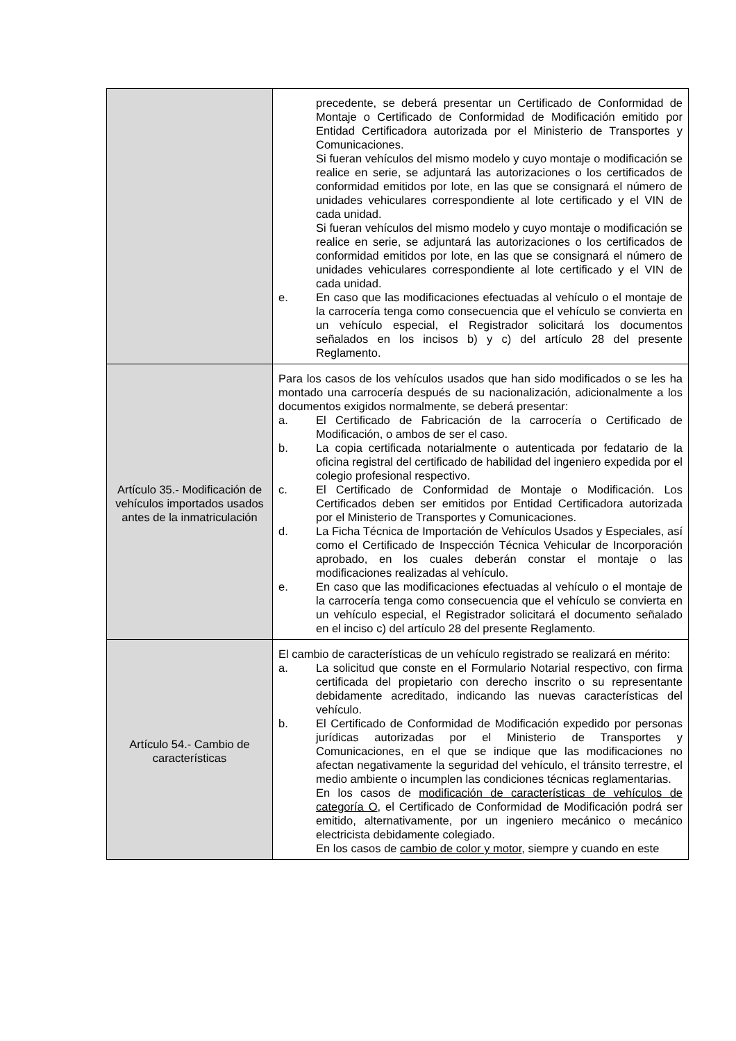| | precedente, se deberá presentar un Certificado de Conformidad de Montaje o Certificado de Conformidad de Modificación emitido por Entidad Certificadora autorizada por el Ministerio de Transportes y Comunicaciones. Si fueran vehículos del mismo modelo y cuyo montaje o modificación se realice en serie, se adjuntará las autorizaciones o los certificados de conformidad emitidos por lote, en las que se consignará el número de unidades vehiculares correspondiente al lote certificado y el VIN de cada unidad. Si fueran vehículos del mismo modelo y cuyo montaje o modificación se realice en serie, se adjuntará las autorizaciones o los certificados de conformidad emitidos por lote, en las que se consignará el número de unidades vehiculares correspondiente al lote certificado y el VIN de cada unidad. e. En caso que las modificaciones efectuadas al vehículo o el montaje de la carrocería tenga como consecuencia que el vehículo se convierta en un vehículo especial, el Registrador solicitará los documentos señalados en los incisos b) y c) del artículo 28 del presente Reglamento. |
| Artículo 35.- Modificación de vehículos importados usados antes de la inmatriculación | Para los casos de los vehículos usados que han sido modificados o se les ha montado una carrocería después de su nacionalización, adicionalmente a los documentos exigidos normalmente, se deberá presentar: a. El Certificado de Fabricación de la carrocería o Certificado de Modificación, o ambos de ser el caso. b. La copia certificada notarialmente o autenticada por fedatario de la oficina registral del certificado de habilidad del ingeniero expedida por el colegio profesional respectivo. c. El Certificado de Conformidad de Montaje o Modificación. Los Certificados deben ser emitidos por Entidad Certificadora autorizada por el Ministerio de Transportes y Comunicaciones. d. La Ficha Técnica de Importación de Vehículos Usados y Especiales, así como el Certificado de Inspección Técnica Vehicular de Incorporación aprobado, en los cuales deberán constar el montaje o las modificaciones realizadas al vehículo. e. En caso que las modificaciones efectuadas al vehículo o el montaje de la carrocería tenga como consecuencia que el vehículo se convierta en un vehículo especial, el Registrador solicitará el documento señalado en el inciso c) del artículo 28 del presente Reglamento. |
| Artículo 54.- Cambio de características | El cambio de características de un vehículo registrado se realizará en mérito: a. La solicitud que conste en el Formulario Notarial respectivo, con firma certificada del propietario con derecho inscrito o su representante debidamente acreditado, indicando las nuevas características del vehículo. b. El Certificado de Conformidad de Modificación expedido por personas jurídicas autorizadas por el Ministerio de Transportes y Comunicaciones, en el que se indique que las modificaciones no afectan negativamente la seguridad del vehículo, el tránsito terrestre, el medio ambiente o incumplen las condiciones técnicas reglamentarias. En los casos de modificación de características de vehículos de categoría O , el Certificado de Conformidad de Modificación podrá ser emitido, alternativamente, por un ingeniero mecánico o mecánico electricista debidamente colegiado. En los casos de cambio de color y motor , siempre y cuando en este |